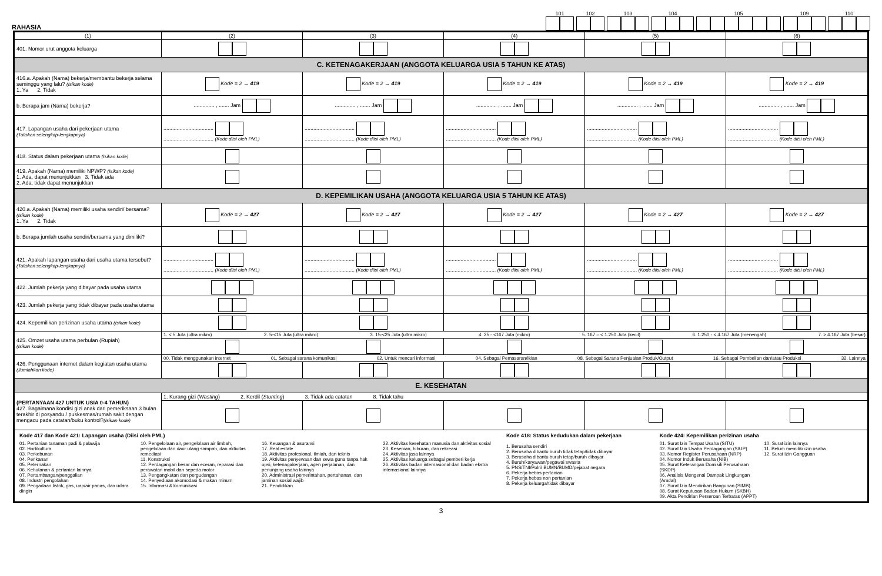RAHASIA
101
102
103
104
105
109
110
| (1) | (2) | (3) | (4) | (5) | (6) |
| --- | --- | --- | --- | --- | --- |
| 401. Nomor urut anggota keluarga | | | | | |
| C. KETENAGAKERJAAN (ANGGOTA KELUARGA USIA 5 TAHUN KE ATAS) | | | | | |
| 416.a. Apakah (Nama) bekerja/membantu bekerja selama seminggu yang lalu? (Isikan kode) 1. Ya 2. Tidak | Kode = 2 → 419 | Kode = 2 → 419 | Kode = 2 → 419 | Kode = 2 → 419 | Kode = 2 → 419 |
| b. Berapa jam (Nama) bekerja? | .............. , ....... Jam | .............. , ....... Jam | .............. , ....... Jam | .............. , ....... Jam | .............. , ....... Jam |
| 417. Lapangan usaha dari pekerjaan utama (Tuliskan selengkap-lengkapnya) | .................................. .................................. (Kode diisi oleh PML) | .................................. .................................. (Kode diisi oleh PML) | .................................. .................................. (Kode diisi oleh PML) | .................................. .................................. (Kode diisi oleh PML) | .................................. .................................. (Kode diisi oleh PML) |
| 418. Status dalam pekerjaan utama (Isikan kode) | | | | | |
| 419. Apakah (Nama) memiliki NPWP? (Isikan kode) 1. Ada, dapat menunjukkan 3. Tidak ada 2. Ada, tidak dapat menunjukkan | | | | | |
| D. KEPEMILIKAN USAHA (ANGGOTA KELUARGA USIA 5 TAHUN KE ATAS) | | | | | |
| 420.a. Apakah (Nama) memiliki usaha sendiri/ bersama? (Isikan kode) 1. Ya 2. Tidak | Kode = 2 → 427 | Kode = 2 → 427 | Kode = 2 → 427 | Kode = 2 → 427 | Kode = 2 → 427 |
| b. Berapa jumlah usaha sendiri/bersama yang dimiliki? | | | | | |
| 421. Apakah lapangan usaha dari usaha utama tersebut? (Tuliskan selengkap-lengkapnya) | .................................. .................................. (Kode diisi oleh PML) | .................................. .................................. (Kode diisi oleh PML) | .................................. .................................. (Kode diisi oleh PML) | .................................. .................................. (Kode diisi oleh PML) | .................................. .................................. (Kode diisi oleh PML) |
| 422. Jumlah pekerja yang dibayar pada usaha utama | | | | | |
| 423. Jumlah pekerja yang tidak dibayar pada usaha utama | | | | | |
| 424. Kepemilikan perizinan usaha utama (Isikan kode) | | | | | |
| 425. Omzet usaha utama perbulan (Rupiah) (Isikan kode) | 1. < 5 Juta (ultra mikro) 2. 5-<15 Juta (ultra mikro) 3. 15-<25 Juta (ultra mikro) 4. 25 - <167 Juta (mikro) 5. 167 – < 1.250 Juta (kecil) 6. 1.250 - < 4.167 Juta (menengah) 7. ≥ 4.167 Juta (besar) | | | | |
| 426. Penggunaan internet dalam kegiatan usaha utama (Jumlahkan kode) | 00. Tidak menggunakan internet 01. Sebagai sarana komunikasi 02. Untuk mencari informasi 04. Sebagai Pemasaran/Iklan 08. Sebagai Sarana Penjualan Produk/Output 16. Sebagai Pembelian dan/atau Produksi 32. Lainnya | | | | |
| E. KESEHATAN | | | | | |
| (PERTANYAAN 427 UNTUK USIA 0-4 TAHUN) 427. Bagaimana kondisi gizi anak dari pemeriksaan 3 bulan terakhir di posyandu / puskesmas/rumah sakit dengan mengacu pada catatan/buku kontrol? (Isikan kode) | 1. Kurang gizi ( Wasting ) 2. Kerdil ( Stunting ) 3. Tidak ada catatan 8. Tidak tahu | | | | |
| Kode 417 dan Kode 421: Lapangan usaha (Diisi oleh PML) 01. Pertanian tanaman padi & palawija 02. Hortikultura 03. Perkebunan 04. Perikanan 05. Peternakan 06. Kehutanan & pertanian lainnya 07. Pertambangan/penggalian 08. Industri pengolahan 09. Pengadaan listrik, gas, uap/air panas, dan udara dingin 10. Pengelolaan air, pengelolaan air limbah, pengelolaan dan daur ulang sampah, dan aktivitas remediasi 11. Konstruksi 12. Perdagangan besar dan eceran, reparasi dan perawatan mobil dan sepeda motor 13. Pengangkutan dan pergudangan 14. Penyediaan akomodasi & makan minum 15. Informasi & komunikasi 16. Keuangan & asuransi 17. Real estate 18. Aktivitas profesional, ilmiah, dan teknis 19. Aktivitas penyewaan dan sewa guna tanpa hak opsi, ketenagakerjaan, agen perjalanan, dan penunjang usaha lainnya 20. Administrasi pemerintahan, pertahanan, dan jaminan sosial wajib 21. Pendidikan 22. Aktivitas kesehatan manusia dan aktivitas sosial 23. Kesenian, hiburan, dan rekreasi 24. Aktivitas jasa lainnya 25. Aktivitas keluarga sebagai pemberi kerja 26. Aktivitas badan internasional dan badan ekstra internasional lainnya Kode 418: Status kedudukan dalam pekerjaan 1. Berusaha sendiri 2. Berusaha dibantu buruh tidak tetap/tidak dibayar 3. Berusaha dibantu buruh tetap/buruh dibayar 4. Buruh/karyawan/pegawai swasta 5. PNS/TNI/Polri/ BUMN/BUMD/pejabat negara 6. Pekerja bebas pertanian 7. Pekerja bebas non pertanian 8. Pekerja keluarga/tidak dibayar Kode 424: Kepemilikan perizinan usaha 01. Surat Izin Tempat Usaha (SITU) 02. Surat Izin Usaha Perdagangan (SIUP) 03. Nomor Register Perusahaan (NRP) 04. Nomor Induk Berusaha (NIB) 05. Surat Keterangan Domisili Perusahaan (SKDP) 06. Analisis Mengenai Dampak Lingkungan (Amdal) 07. Surat Izin Mendirikan Bangunan (SIMB) 08. Surat Keputusan Badan Hukum (SKBH) 09. Akta Pendirian Perseroan Terbatas (APPT) 10. Surat izin lainnya 11. Belum memiliki izin usaha 12. Surat Izin Gangguan | | | | | |
3